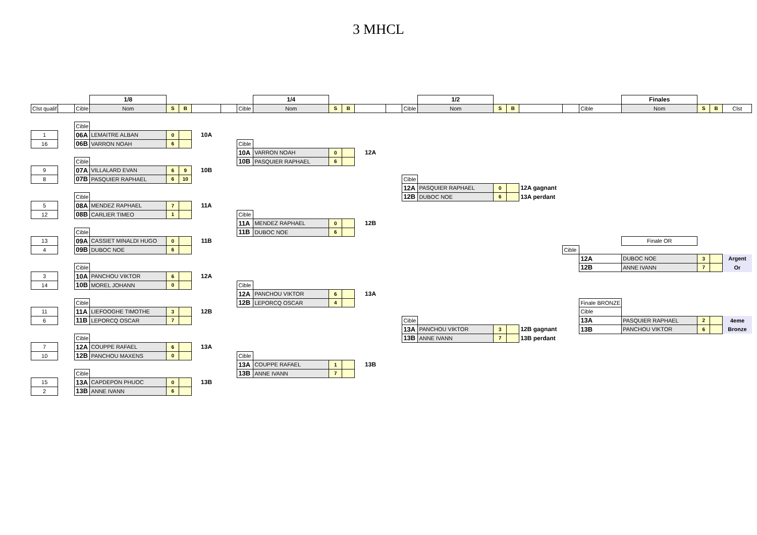3 MHCL
| | | | 1/8 | | | | | | 1/4 | | | | | | 1/2 | | | | | | Finales | | | |
| Clst qualif | | Cible | Nom | S | B | | | Cible | Nom | S | B | | | Cible | Nom | S | B | | | Cible | Nom | S | B | Clst |
| | | Cible | | | | | | | | | | | | | | | | | | | | | | |
| 1 | | 06A | LEMAITRE ALBAN | 0 | | 10A | | | | | | | | | | | | | | | | | | |
| 16 | | 06B | VARRON NOAH | 6 | | | | Cible | | | | | | | | | | | | | | | | |
| | | | | | | | | 10A | VARRON NOAH | 0 | | 12A | | | | | | | | | | | | |
| | | Cible | | | | | | 10B | PASQUIER RAPHAEL | 6 | | | | | | | | | | | | | | |
| 9 | | 07A | VILLALARD EVAN | 6 | 9 | 10B | | | | | | | | | | | | | | | | | | |
| 8 | | 07B | PASQUIER RAPHAEL | 6 | 10 | | | | | | | | | Cible | | | | | | | | | | |
| | | | | | | | | | | | | | | 12A | PASQUIER RAPHAEL | 0 | | 12A gagnant | | | | | | |
| | | Cible | | | | | | | | | | | | 12B | DUBOC NOE | 6 | | 13A perdant | | | | | | |
| 5 | | 08A | MENDEZ RAPHAEL | 7 | | 11A | | | | | | | | | | | | | | | | | | |
| 12 | | 08B | CARLIER TIMEO | 1 | | | | Cible | | | | | | | | | | | | | | | | |
| | | | | | | | | 11A | MENDEZ RAPHAEL | 0 | | 12B | | | | | | | | | | | | |
| | | Cible | | | | | | 11B | DUBOC NOE | 6 | | | | | | | | | | | | | | |
| 13 | | 09A | CASSIET MINALDI HUGO | 0 | | 11B | | | | | | | | | | | | | | | Finale OR | | | |
| 4 | | 09B | DUBOC NOE | 6 | | | | | | | | | | | | | | | Cible | | | | | |
| | | | | | | | | | | | | | | | | | | | | 12A | DUBOC NOE | 3 | | Argent |
| | | Cible | | | | | | | | | | | | | | | | | | 12B | ANNE IVANN | 7 | | Or |
| 3 | | 10A | PANCHOU VIKTOR | 6 | | 12A | | | | | | | | | | | | | | | | | | |
| 14 | | 10B | MOREL JOHANN | 0 | | | | Cible | | | | | | | | | | | | | | | | |
| | | | | | | | | 12A | PANCHOU VIKTOR | 6 | | 13A | | | | | | | | | | | | |
| | | Cible | | | | | | 12B | LEPORCQ OSCAR | 4 | | | | | | | | | | Finale BRONZE | | | | |
| 11 | | 11A | LIEFOOGHE TIMOTHE | 3 | | 12B | | | | | | | | | | | | | | Cible | | | | |
| 6 | | 11B | LEPORCQ OSCAR | 7 | | | | | | | | | | Cible | | | | | | 13A | PASQUIER RAPHAEL | 2 | | 4eme |
| | | | | | | | | | | | | | | 13A | PANCHOU VIKTOR | 3 | | 12B gagnant | | 13B | PANCHOU VIKTOR | 6 | | Bronze |
| | | Cible | | | | | | | | | | | | 13B | ANNE IVANN | 7 | | 13B perdant | | | | | | |
| 7 | | 12A | COUPPE RAFAEL | 6 | | 13A | | | | | | | | | | | | | | | | | | |
| 10 | | 12B | PANCHOU MAXENS | 0 | | | | Cible | | | | | | | | | | | | | | | | |
| | | | | | | | | 13A | COUPPE RAFAEL | 1 | | 13B | | | | | | | | | | | | |
| | | Cible | | | | | | 13B | ANNE IVANN | 7 | | | | | | | | | | | | | | |
| 15 | | 13A | CAPDEPON PHUOC | 0 | | 13B | | | | | | | | | | | | | | | | | | |
| 2 | | 13B | ANNE IVANN | 6 | | | | | | | | | | | | | | | | | | | | |